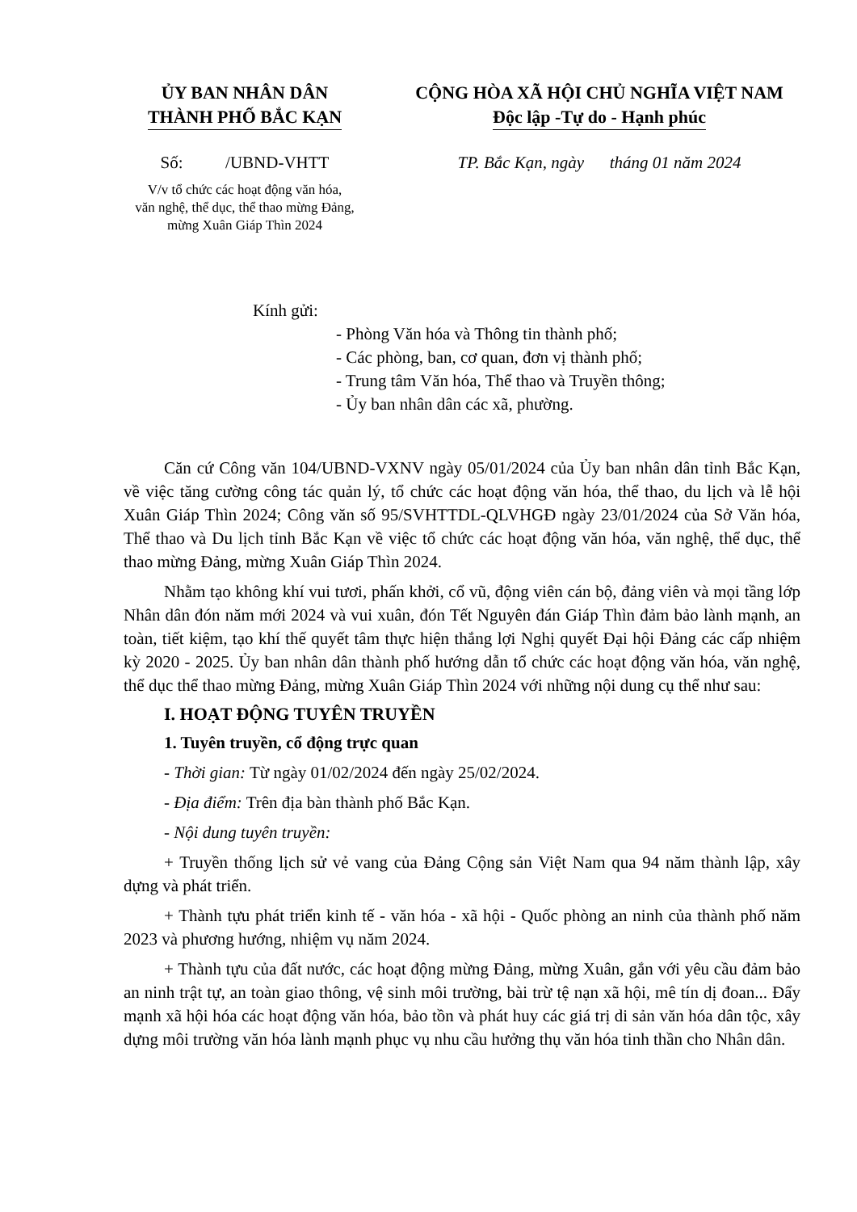ỦY BAN NHÂN DÂN
THÀNH PHỐ BẮC KẠN
Số: /UBND-VHTT
V/v tổ chức các hoạt động văn hóa,
văn nghệ, thể dục, thể thao mừng Đảng,
mừng Xuân Giáp Thìn 2024
CỘNG HÒA XÃ HỘI CHỦ NGHĨA VIỆT NAM
Độc lập -Tự do - Hạnh phúc
TP. Bắc Kạn, ngày tháng 01 năm 2024
Kính gửi:
- Phòng Văn hóa và Thông tin thành phố;
- Các phòng, ban, cơ quan, đơn vị thành phố;
- Trung tâm Văn hóa, Thể thao và Truyền thông;
- Ủy ban nhân dân các xã, phường.
Căn cứ Công văn 104/UBND-VXNV ngày 05/01/2024 của Ủy ban nhân dân tỉnh Bắc Kạn, về việc tăng cường công tác quản lý, tổ chức các hoạt động văn hóa, thể thao, du lịch và lễ hội Xuân Giáp Thìn 2024; Công văn số 95/SVHTTDL-QLVHGĐ ngày 23/01/2024 của Sở Văn hóa, Thể thao và Du lịch tỉnh Bắc Kạn về việc tổ chức các hoạt động văn hóa, văn nghệ, thể dục, thể thao mừng Đảng, mừng Xuân Giáp Thìn 2024.
Nhằm tạo không khí vui tươi, phấn khởi, cổ vũ, động viên cán bộ, đảng viên và mọi tầng lớp Nhân dân đón năm mới 2024 và vui xuân, đón Tết Nguyên đán Giáp Thìn đảm bảo lành mạnh, an toàn, tiết kiệm, tạo khí thế quyết tâm thực hiện thắng lợi Nghị quyết Đại hội Đảng các cấp nhiệm kỳ 2020 - 2025. Ủy ban nhân dân thành phố hướng dẫn tổ chức các hoạt động văn hóa, văn nghệ, thể dục thể thao mừng Đảng, mừng Xuân Giáp Thìn 2024 với những nội dung cụ thể như sau:
I. HOẠT ĐỘNG TUYÊN TRUYỀN
1. Tuyên truyền, cổ động trực quan
- Thời gian: Từ ngày 01/02/2024 đến ngày 25/02/2024.
- Địa điểm: Trên địa bàn thành phố Bắc Kạn.
- Nội dung tuyên truyền:
+ Truyền thống lịch sử vẻ vang của Đảng Cộng sản Việt Nam qua 94 năm thành lập, xây dựng và phát triển.
+ Thành tựu phát triển kinh tế - văn hóa - xã hội - Quốc phòng an ninh của thành phố năm 2023 và phương hướng, nhiệm vụ năm 2024.
+ Thành tựu của đất nước, các hoạt động mừng Đảng, mừng Xuân, gắn với yêu cầu đảm bảo an ninh trật tự, an toàn giao thông, vệ sinh môi trường, bài trừ tệ nạn xã hội, mê tín dị đoan... Đẩy mạnh xã hội hóa các hoạt động văn hóa, bảo tồn và phát huy các giá trị di sản văn hóa dân tộc, xây dựng môi trường văn hóa lành mạnh phục vụ nhu cầu hưởng thụ văn hóa tinh thần cho Nhân dân.